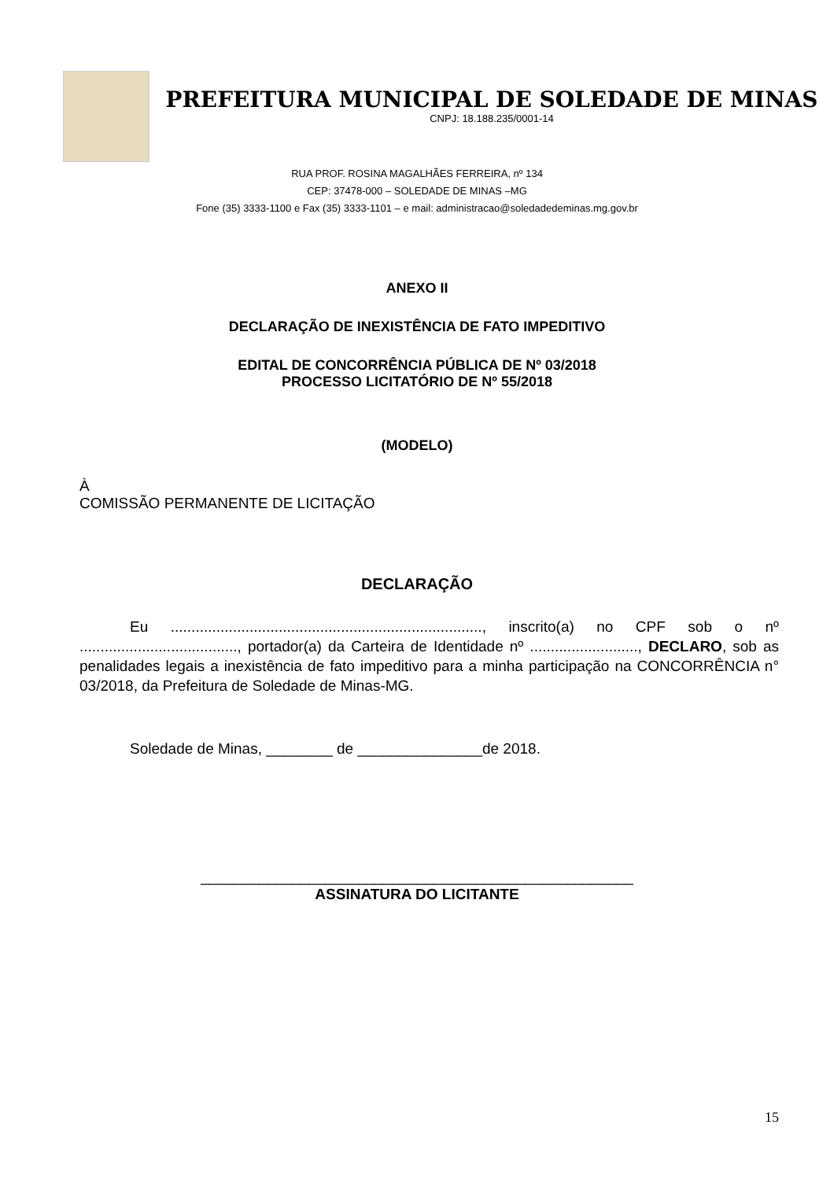PREFEITURA MUNICIPAL DE SOLEDADE DE MINAS
CNPJ: 18.188.235/0001-14
RUA PROF. ROSINA MAGALHÃES FERREIRA, nº 134
CEP: 37478-000 – SOLEDADE DE MINAS –MG
Fone (35) 3333-1100 e Fax (35) 3333-1101 – e mail: administracao@soledadedeminas.mg.gov.br
ANEXO II
DECLARAÇÃO DE INEXISTÊNCIA DE FATO IMPEDITIVO
EDITAL DE CONCORRÊNCIA PÚBLICA DE Nº 03/2018
PROCESSO LICITATÓRIO DE Nº 55/2018
(MODELO)
À
COMISSÃO PERMANENTE DE LICITAÇÃO
DECLARAÇÃO
Eu ..........................................................................., inscrito(a) no CPF sob o nº ......................................, portador(a) da Carteira de Identidade nº .........................., DECLARO, sob as penalidades legais a inexistência de fato impeditivo para a minha participação na CONCORRÊNCIA n° 03/2018, da Prefeitura de Soledade de Minas-MG.
Soledade de Minas, ________ de _______________de 2018.
____________________________________________________
ASSINATURA DO LICITANTE
15